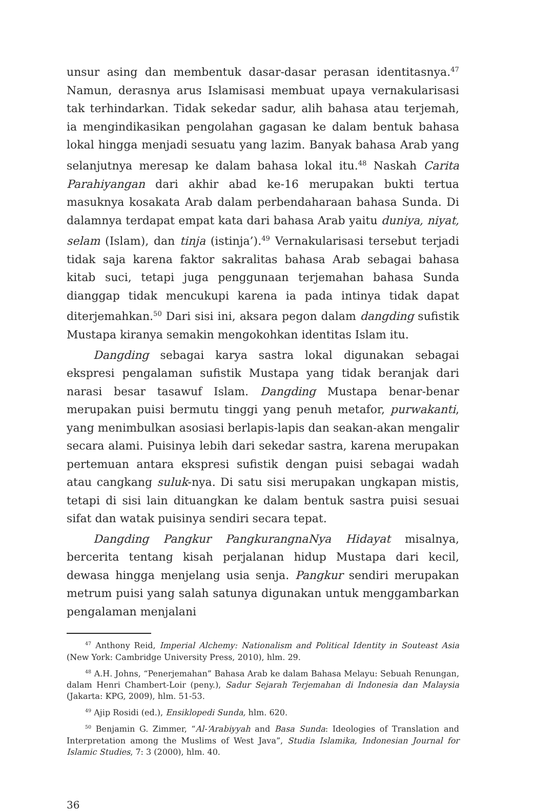unsur asing dan membentuk dasar-dasar perasan identitasnya.<sup>47</sup> Namun, derasnya arus Islamisasi membuat upaya vernakularisasi tak terhindarkan. Tidak sekedar sadur, alih bahasa atau terjemah, ia mengindikasikan pengolahan gagasan ke dalam bentuk bahasa lokal hingga menjadi sesuatu yang lazim. Banyak bahasa Arab yang selanjutnya meresap ke dalam bahasa lokal itu.<sup>48</sup> Naskah Carita Parahiyangan dari akhir abad ke-16 merupakan bukti tertua masuknya kosakata Arab dalam perbendaharaan bahasa Sunda. Di dalamnya terdapat empat kata dari bahasa Arab yaitu duniya, niyat, selam (Islam), dan tinja (istinja’).<sup>49</sup> Vernakularisasi tersebut terjadi tidak saja karena faktor sakralitas bahasa Arab sebagai bahasa kitab suci, tetapi juga penggunaan terjemahan bahasa Sunda dianggap tidak mencukupi karena ia pada intinya tidak dapat diterjemahkan.<sup>50</sup> Dari sisi ini, aksara pegon dalam dangding sufistik Mustapa kiranya semakin mengokohkan identitas Islam itu.
Dangding sebagai karya sastra lokal digunakan sebagai ekspresi pengalaman sufistik Mustapa yang tidak beranjak dari narasi besar tasawuf Islam. Dangding Mustapa benar-benar merupakan puisi bermutu tinggi yang penuh metafor, purwakanti, yang menimbulkan asosiasi berlapis-lapis dan seakan-akan mengalir secara alami. Puisinya lebih dari sekedar sastra, karena merupakan pertemuan antara ekspresi sufistik dengan puisi sebagai wadah atau cangkang suluk-nya. Di satu sisi merupakan ungkapan mistis, tetapi di sisi lain dituangkan ke dalam bentuk sastra puisi sesuai sifat dan watak puisinya sendiri secara tepat.
Dangding Pangkur PangkurangnaNya Hidayat misalnya, bercerita tentang kisah perjalanan hidup Mustapa dari kecil, dewasa hingga menjelang usia senja. Pangkur sendiri merupakan metrum puisi yang salah satunya digunakan untuk menggambarkan pengalaman menjalani
<sup>47</sup> Anthony Reid, Imperial Alchemy: Nationalism and Political Identity in Souteast Asia (New York: Cambridge University Press, 2010), hlm. 29.
<sup>48</sup> A.H. Johns, “Penerjemahan” Bahasa Arab ke dalam Bahasa Melayu: Sebuah Renungan, dalam Henri Chambert-Loir (peny.), Sadur Sejarah Terjemahan di Indonesia dan Malaysia (Jakarta: KPG, 2009), hlm. 51-53.
<sup>49</sup> Ajip Rosidi (ed.), Ensiklopedi Sunda, hlm. 620.
<sup>50</sup> Benjamin G. Zimmer, “Al-‘Arabiyyah and Basa Sunda: Ideologies of Translation and Interpretation among the Muslims of West Java”, Studia Islamika, Indonesian Journal for Islamic Studies, 7: 3 (2000), hlm. 40.
36